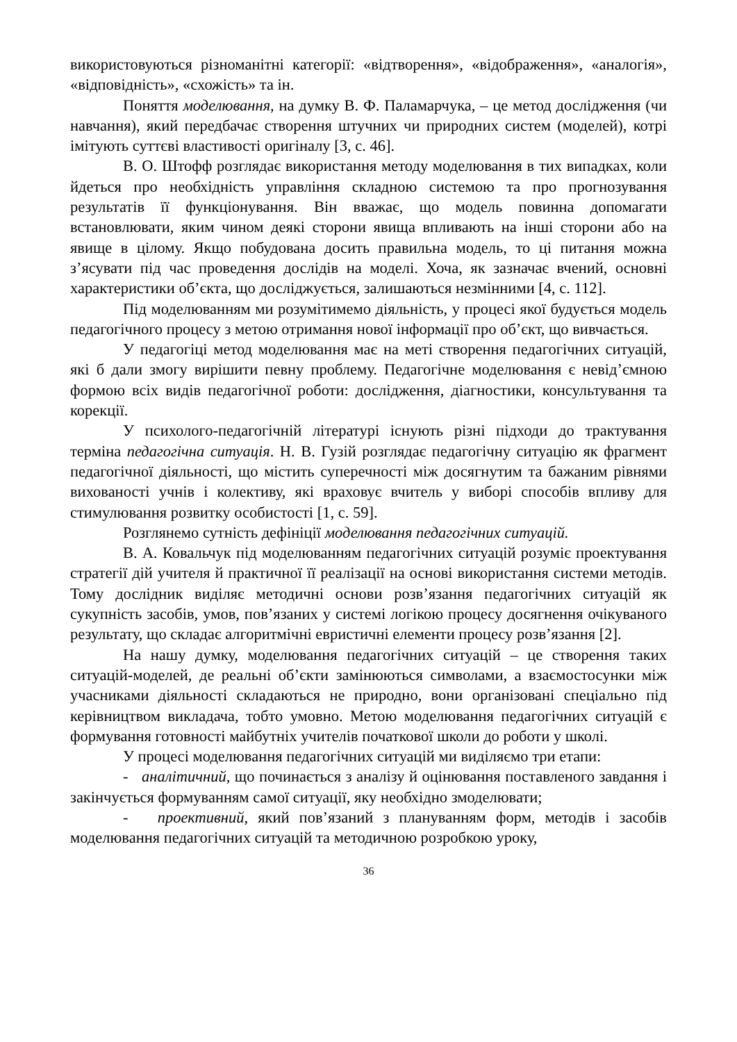використовуються різноманітні категорії: «відтворення», «відображення», «аналогія», «відповідність», «схожість» та ін.
Поняття моделювання, на думку В. Ф. Паламарчука, – це метод дослідження (чи навчання), який передбачає створення штучних чи природних систем (моделей), котрі імітують суттєві властивості оригіналу [3, с. 46].
В. О. Штофф розглядає використання методу моделювання в тих випадках, коли йдеться про необхідність управління складною системою та про прогнозування результатів її функціонування. Він вважає, що модель повинна допомагати встановлювати, яким чином деякі сторони явища впливають на інші сторони або на явище в цілому. Якщо побудована досить правильна модель, то ці питання можна з’ясувати під час проведення дослідів на моделі. Хоча, як зазначає вчений, основні характеристики об’єкта, що досліджується, залишаються незмінними [4, с. 112].
Під моделюванням ми розумітимемо діяльність, у процесі якої будується модель педагогічного процесу з метою отримання нової інформації про об’єкт, що вивчається.
У педагогіці метод моделювання має на меті створення педагогічних ситуацій, які б дали змогу вирішити певну проблему. Педагогічне моделювання є невід’ємною формою всіх видів педагогічної роботи: дослідження, діагностики, консультування та корекції.
У психолого-педагогічній літературі існують різні підходи до трактування терміна педагогічна ситуація. Н. В. Гузій розглядає педагогічну ситуацію як фрагмент педагогічної діяльності, що містить суперечності між досягнутим та бажаним рівнями вихованості учнів і колективу, які враховує вчитель у виборі способів впливу для стимулювання розвитку особистості [1, с. 59].
Розглянемо сутність дефініції моделювання педагогічних ситуацій.
В. А. Ковальчук під моделюванням педагогічних ситуацій розуміє проектування стратегії дій учителя й практичної її реалізації на основі використання системи методів. Тому дослідник виділяє методичні основи розв’язання педагогічних ситуацій як сукупність засобів, умов, пов’язаних у системі логікою процесу досягнення очікуваного результату, що складає алгоритмічні евристичні елементи процесу розв’язання [2].
На нашу думку, моделювання педагогічних ситуацій – це створення таких ситуацій-моделей, де реальні об’єкти замінюються символами, а взаємостосунки між учасниками діяльності складаються не природно, вони організовані спеціально під керівництвом викладача, тобто умовно. Метою моделювання педагогічних ситуацій є формування готовності майбутніх учителів початкової школи до роботи у школі.
У процесі моделювання педагогічних ситуацій ми виділяємо три етапи:
- аналітичний, що починається з аналізу й оцінювання поставленого завдання і закінчується формуванням самої ситуації, яку необхідно змоделювати;
- проективний, який пов’язаний з плануванням форм, методів і засобів моделювання педагогічних ситуацій та методичною розробкою уроку,
36